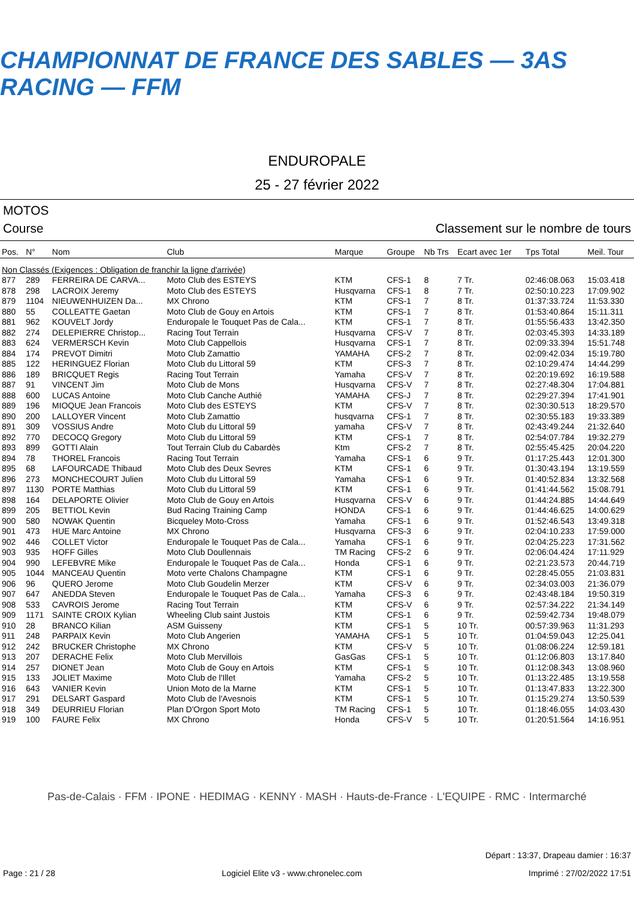CHAMPIONNAT DE FRANCE DES SABLES — 3AS RACING — FFM
ENDUROPALE
25 - 27 février 2022
MOTOS
Course Classement sur le nombre de tours
| Pos. | N° | Nom | Club | Marque | Groupe | Nb Trs | Ecart avec 1er | Tps Total | Meil. Tour |
| --- | --- | --- | --- | --- | --- | --- | --- | --- | --- |
| Non Classés (Exigences : Obligation de franchir la ligne d'arrivée) | | | | | | | | | |
| 877 | 289 | FERREIRA DE CARVA... | Moto Club des ESTEYS | KTM | CFS-1 | 8 | 7 Tr. | 02:46:08.063 | 15:03.418 |
| 878 | 298 | LACROIX Jeremy | Moto Club des ESTEYS | Husqvarna | CFS-1 | 8 | 7 Tr. | 02:50:10.223 | 17:09.902 |
| 879 | 1104 | NIEUWENHUIZEN Da... | MX Chrono | KTM | CFS-1 | 7 | 8 Tr. | 01:37:33.724 | 11:53.330 |
| 880 | 55 | COLLEATTE Gaetan | Moto Club de Gouy en Artois | KTM | CFS-1 | 7 | 8 Tr. | 01:53:40.864 | 15:11.311 |
| 881 | 962 | KOUVELT Jordy | Enduropale le Touquet Pas de Cala... | KTM | CFS-1 | 7 | 8 Tr. | 01:55:56.433 | 13:42.350 |
| 882 | 274 | DELEPIERRE Christop... | Racing Tout Terrain | Husqvarna | CFS-V | 7 | 8 Tr. | 02:03:45.393 | 14:33.189 |
| 883 | 624 | VERMERSCH Kevin | Moto Club Cappellois | Husqvarna | CFS-1 | 7 | 8 Tr. | 02:09:33.394 | 15:51.748 |
| 884 | 174 | PREVOT Dimitri | Moto Club Zamattio | YAMAHA | CFS-2 | 7 | 8 Tr. | 02:09:42.034 | 15:19.780 |
| 885 | 122 | HERINGUEZ Florian | Moto Club du Littoral 59 | KTM | CFS-3 | 7 | 8 Tr. | 02:10:29.474 | 14:44.299 |
| 886 | 189 | BRICQUET Regis | Racing Tout Terrain | Yamaha | CFS-V | 7 | 8 Tr. | 02:20:19.692 | 16:19.588 |
| 887 | 91 | VINCENT Jim | Moto Club de Mons | Husqvarna | CFS-V | 7 | 8 Tr. | 02:27:48.304 | 17:04.881 |
| 888 | 600 | LUCAS Antoine | Moto Club Canche Authié | YAMAHA | CFS-J | 7 | 8 Tr. | 02:29:27.394 | 17:41.901 |
| 889 | 196 | MIOQUE Jean Francois | Moto Club des ESTEYS | KTM | CFS-V | 7 | 8 Tr. | 02:30:30.513 | 18:29.570 |
| 890 | 200 | LALLOYER Vincent | Moto Club Zamattio | husqvarna | CFS-1 | 7 | 8 Tr. | 02:30:55.183 | 19:33.389 |
| 891 | 309 | VOSSIUS Andre | Moto Club du Littoral 59 | yamaha | CFS-V | 7 | 8 Tr. | 02:43:49.244 | 21:32.640 |
| 892 | 770 | DECOCQ Gregory | Moto Club du Littoral 59 | KTM | CFS-1 | 7 | 8 Tr. | 02:54:07.784 | 19:32.279 |
| 893 | 899 | GOTTI Alain | Tout Terrain Club du Cabardès | Ktm | CFS-2 | 7 | 8 Tr. | 02:55:45.425 | 20:04.220 |
| 894 | 78 | THOREL Francois | Racing Tout Terrain | Yamaha | CFS-1 | 6 | 9 Tr. | 01:17:25.443 | 12:01.300 |
| 895 | 68 | LAFOURCADE Thibaud | Moto Club des Deux Sevres | KTM | CFS-1 | 6 | 9 Tr. | 01:30:43.194 | 13:19.559 |
| 896 | 273 | MONCHECOURT Julien | Moto Club du Littoral 59 | Yamaha | CFS-1 | 6 | 9 Tr. | 01:40:52.834 | 13:32.568 |
| 897 | 1130 | PORTE Matthias | Moto Club du Littoral 59 | KTM | CFS-1 | 6 | 9 Tr. | 01:41:44.562 | 15:08.791 |
| 898 | 164 | DELAPORTE Olivier | Moto Club de Gouy en Artois | Husqvarna | CFS-V | 6 | 9 Tr. | 01:44:24.885 | 14:44.649 |
| 899 | 205 | BETTIOL Kevin | Bud Racing Training Camp | HONDA | CFS-1 | 6 | 9 Tr. | 01:44:46.625 | 14:00.629 |
| 900 | 580 | NOWAK Quentin | Bicqueley Moto-Cross | Yamaha | CFS-1 | 6 | 9 Tr. | 01:52:46.543 | 13:49.318 |
| 901 | 473 | HUE Marc Antoine | MX Chrono | Husqvarna | CFS-3 | 6 | 9 Tr. | 02:04:10.233 | 17:59.000 |
| 902 | 446 | COLLET Victor | Enduropale le Touquet Pas de Cala... | Yamaha | CFS-1 | 6 | 9 Tr. | 02:04:25.223 | 17:31.562 |
| 903 | 935 | HOFF Gilles | Moto Club Doullennais | TM Racing | CFS-2 | 6 | 9 Tr. | 02:06:04.424 | 17:11.929 |
| 904 | 990 | LEFEBVRE Mike | Enduropale le Touquet Pas de Cala... | Honda | CFS-1 | 6 | 9 Tr. | 02:21:23.573 | 20:44.719 |
| 905 | 1044 | MANCEAU Quentin | Moto verte Chalons Champagne | KTM | CFS-1 | 6 | 9 Tr. | 02:28:45.055 | 21:03.831 |
| 906 | 96 | QUERO Jerome | Moto Club Goudelin Merzer | KTM | CFS-V | 6 | 9 Tr. | 02:34:03.003 | 21:36.079 |
| 907 | 647 | ANEDDA Steven | Enduropale le Touquet Pas de Cala... | Yamaha | CFS-3 | 6 | 9 Tr. | 02:43:48.184 | 19:50.319 |
| 908 | 533 | CAVROIS Jerome | Racing Tout Terrain | KTM | CFS-V | 6 | 9 Tr. | 02:57:34.222 | 21:34.149 |
| 909 | 1171 | SAINTE CROIX Kylian | Wheeling Club saint Justois | KTM | CFS-1 | 6 | 9 Tr. | 02:59:42.734 | 19:48.079 |
| 910 | 28 | BRANCO Kilian | ASM Guisseny | KTM | CFS-1 | 5 | 10 Tr. | 00:57:39.963 | 11:31.293 |
| 911 | 248 | PARPAIX Kevin | Moto Club Angerien | YAMAHA | CFS-1 | 5 | 10 Tr. | 01:04:59.043 | 12:25.041 |
| 912 | 242 | BRUCKER Christophe | MX Chrono | KTM | CFS-V | 5 | 10 Tr. | 01:08:06.224 | 12:59.181 |
| 913 | 207 | DERACHE Felix | Moto Club Mervillois | GasGas | CFS-1 | 5 | 10 Tr. | 01:12:06.803 | 13:17.840 |
| 914 | 257 | DIONET Jean | Moto Club de Gouy en Artois | KTM | CFS-1 | 5 | 10 Tr. | 01:12:08.343 | 13:08.960 |
| 915 | 133 | JOLIET Maxime | Moto Club de l'Illet | Yamaha | CFS-2 | 5 | 10 Tr. | 01:13:22.485 | 13:19.558 |
| 916 | 643 | VANIER Kevin | Union Moto de la Marne | KTM | CFS-1 | 5 | 10 Tr. | 01:13:47.833 | 13:22.300 |
| 917 | 291 | DELSART Gaspard | Moto Club de l'Avesnois | KTM | CFS-1 | 5 | 10 Tr. | 01:15:29.274 | 13:50.539 |
| 918 | 349 | DEURRIEU Florian | Plan D'Orgon Sport Moto | TM Racing | CFS-1 | 5 | 10 Tr. | 01:18:46.055 | 14:03.430 |
| 919 | 100 | FAURE Felix | MX Chrono | Honda | CFS-V | 5 | 10 Tr. | 01:20:51.564 | 14:16.951 |
Pas-de-Calais · FFM · IPONE · HEDIMAG · KENNY · MASH · Hauts-de-France · L'EQUIPE · RMC · Intermarché
Départ : 13:37, Drapeau damier : 16:37
Page : 21 / 28 Logiciel Elite v3 - www.chronelec.com Imprimé : 27/02/2022 17:51